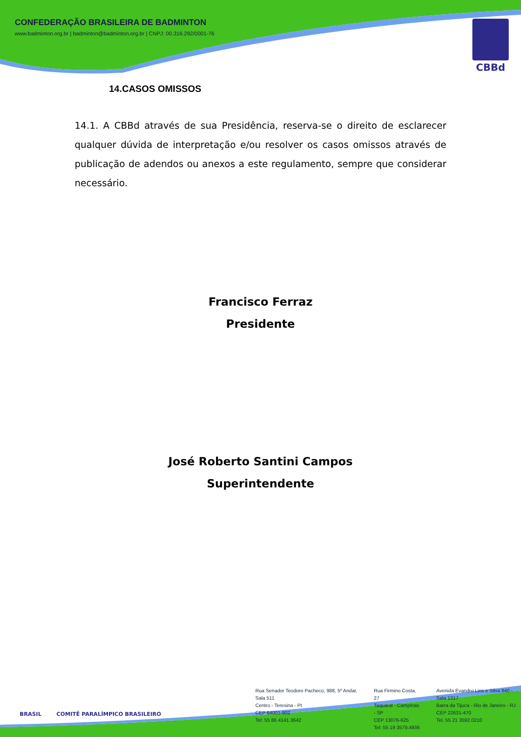CONFEDERAÇÃO BRASILEIRA DE BADMINTON
www.badminton.org.br | badminton@badminton.org.br | CNPJ: 00.316.292/0001-76
CBBd
14.CASOS OMISSOS
14.1. A CBBd através de sua Presidência, reserva-se o direito de esclarecer qualquer dúvida de interpretação e/ou resolver os casos omissos através de publicação de adendos ou anexos a este regulamento, sempre que considerar necessário.
Francisco Ferraz
Presidente
José Roberto Santini Campos
Superintendente
BRASIL COMITÊ PARALÍMPICO BRASILEIRO
Rua Senador Teodoro Pacheco, 988, 5º Andar, Sala 511
Centro - Teresina - PI
CEP 64001-902
Tel: 55 86 4141.3642
Rua Firmino Costa, 27
Taquaral - Campinas - SP
CEP 13076-625
Tel: 55 19 3579.4936
Avenida Evandro Lins e Silva 840 - Sala 1317
Barra da Tijuca - Rio de Janeiro - RJ
CEP 22631-470
Tel. 55 21 3592.0210